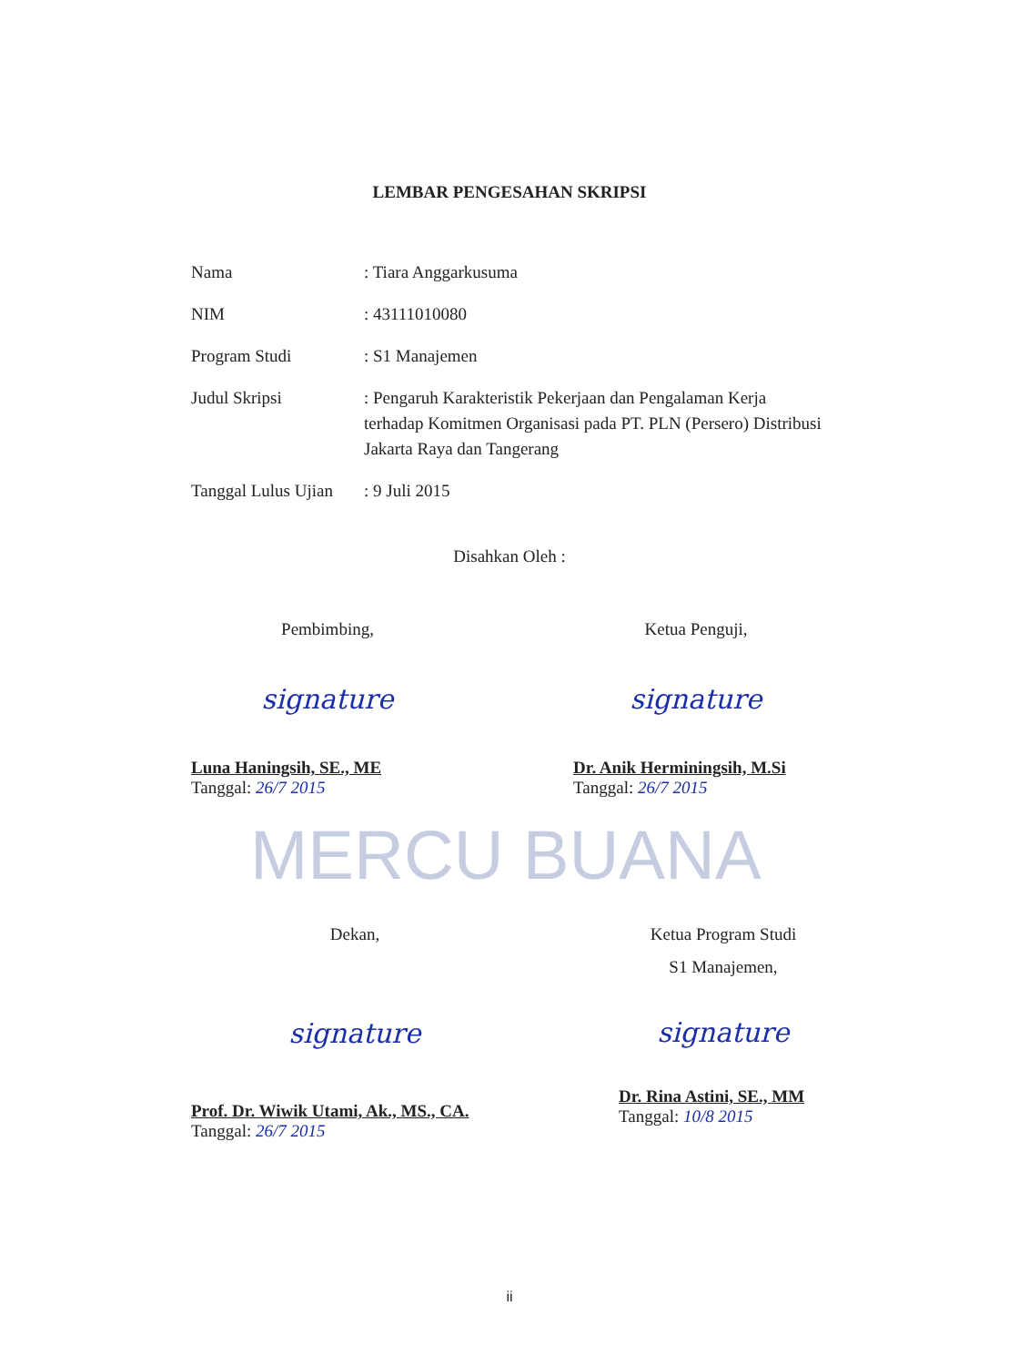LEMBAR PENGESAHAN SKRIPSI
| Nama | : Tiara Anggarkusuma |
| NIM | : 43111010080 |
| Program Studi | : S1 Manajemen |
| Judul Skripsi | : Pengaruh Karakteristik Pekerjaan dan Pengalaman Kerja terhadap Komitmen Organisasi pada PT. PLN (Persero) Distribusi Jakarta Raya dan Tangerang |
| Tanggal Lulus Ujian | : 9 Juli 2015 |
Disahkan Oleh :
MERCU BUANA
Pembimbing,
signature
Luna Haningsih, SE., ME
Tanggal: 26/7 2015
Ketua Penguji,
signature
Dr. Anik Herminingsih, M.Si
Tanggal: 26/7 2015
Dekan,
signature
Prof. Dr. Wiwik Utami, Ak., MS., CA.
Tanggal: 26/7 2015
Ketua Program Studi
S1 Manajemen,
signature
Dr. Rina Astini, SE., MM
Tanggal: 10/8 2015
ii